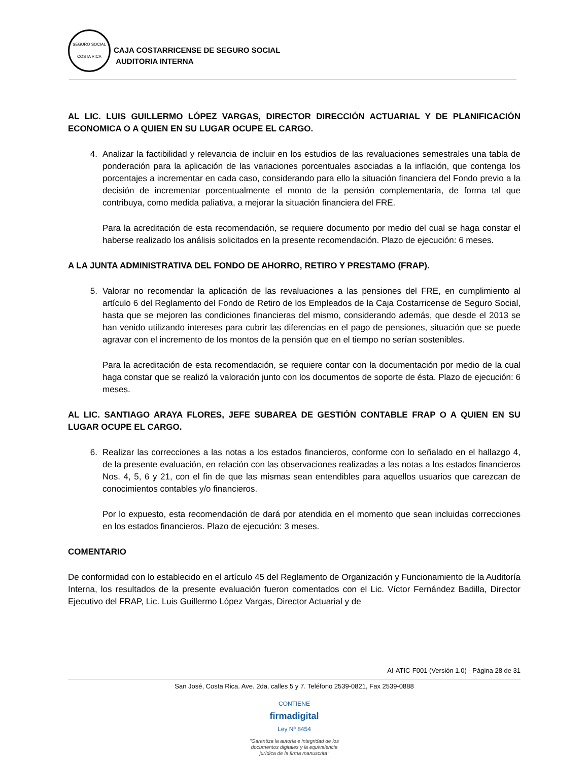SEGURO SOCIAL
COSTA RICA
CAJA COSTARRICENSE DE SEGURO SOCIAL
AUDITORIA INTERNA
AL LIC. LUIS GUILLERMO LÓPEZ VARGAS, DIRECTOR DIRECCIÓN ACTUARIAL Y DE PLANIFICACIÓN ECONOMICA O A QUIEN EN SU LUGAR OCUPE EL CARGO.
4. Analizar la factibilidad y relevancia de incluir en los estudios de las revaluaciones semestrales una tabla de ponderación para la aplicación de las variaciones porcentuales asociadas a la inflación, que contenga los porcentajes a incrementar en cada caso, considerando para ello la situación financiera del Fondo previo a la decisión de incrementar porcentualmente el monto de la pensión complementaria, de forma tal que contribuya, como medida paliativa, a mejorar la situación financiera del FRE.
Para la acreditación de esta recomendación, se requiere documento por medio del cual se haga constar el haberse realizado los análisis solicitados en la presente recomendación. Plazo de ejecución: 6 meses.
A LA JUNTA ADMINISTRATIVA DEL FONDO DE AHORRO, RETIRO Y PRESTAMO (FRAP).
5. Valorar no recomendar la aplicación de las revaluaciones a las pensiones del FRE, en cumplimiento al artículo 6 del Reglamento del Fondo de Retiro de los Empleados de la Caja Costarricense de Seguro Social, hasta que se mejoren las condiciones financieras del mismo, considerando además, que desde el 2013 se han venido utilizando intereses para cubrir las diferencias en el pago de pensiones, situación que se puede agravar con el incremento de los montos de la pensión que en el tiempo no serían sostenibles.
Para la acreditación de esta recomendación, se requiere contar con la documentación por medio de la cual haga constar que se realizó la valoración junto con los documentos de soporte de ésta. Plazo de ejecución: 6 meses.
AL LIC. SANTIAGO ARAYA FLORES, JEFE SUBAREA DE GESTIÓN CONTABLE FRAP O A QUIEN EN SU LUGAR OCUPE EL CARGO.
6. Realizar las correcciones a las notas a los estados financieros, conforme con lo señalado en el hallazgo 4, de la presente evaluación, en relación con las observaciones realizadas a las notas a los estados financieros Nos. 4, 5, 6 y 21, con el fin de que las mismas sean entendibles para aquellos usuarios que carezcan de conocimientos contables y/o financieros.
Por lo expuesto, esta recomendación de dará por atendida en el momento que sean incluidas correcciones en los estados financieros. Plazo de ejecución: 3 meses.
COMENTARIO
De conformidad con lo establecido en el artículo 45 del Reglamento de Organización y Funcionamiento de la Auditoría Interna, los resultados de la presente evaluación fueron comentados con el Lic. Víctor Fernández Badilla, Director Ejecutivo del FRAP, Lic. Luis Guillermo López Vargas, Director Actuarial y de
AI-ATIC-F001 (Versión 1.0) - Página 28 de 31
San José, Costa Rica. Ave. 2da, calles 5 y 7. Teléfono 2539-0821, Fax 2539-0888
CONTIENE
firmadigital
Ley Nº 8454
"Garantiza la autoría e integridad de los
documentos digitales y la equivalencia
jurídica de la firma manuscrita"